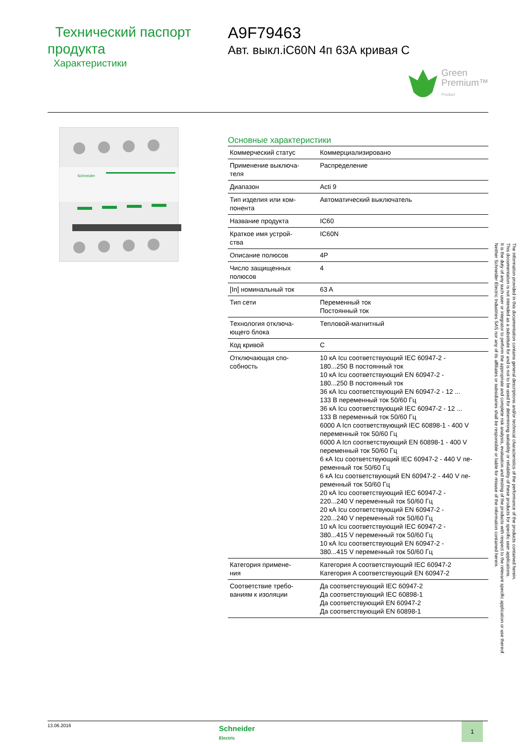Технический паспорт продукта
Характеристики
A9F79463
Авт. выкл.iC60N 4п 63А кривая С
Green
Premium™
Product
Schneider
Основные характеристики
| Коммерческий статус | Коммерциализировано |
| Применение выключа- теля | Распределение |
| Диапазон | Acti 9 |
| Тип изделия или ком- понента | Автоматический выключатель |
| Название продукта | IC60 |
| Краткое имя устрой- ства | IC60N |
| Описание полюсов | 4P |
| Число защищенных полюсов | 4 |
| [In] номинальный ток | 63 A |
| Тип сети | Переменный ток Постоянный ток |
| Технология отключа- ющего блока | Тепловой-магнитный |
| Код кривой | C |
| Отключающая спо- собность | 10 кА Icu соответствующий IEC 60947-2 - 180...250 В постоянный ток 10 кА Icu соответствующий EN 60947-2 - 180...250 В постоянный ток 36 кА Icu соответствующий EN 60947-2 - 12 ... 133 В переменный ток 50/60 Гц 36 кА Icu соответствующий IEC 60947-2 - 12 ... 133 В переменный ток 50/60 Гц 6000 A Icn соответствующий IEC 60898-1 - 400 V переменный ток 50/60 Гц 6000 A Icn соответствующий EN 60898-1 - 400 V переменный ток 50/60 Гц 6 кА Icu соответствующий IEC 60947-2 - 440 V пе- ременный ток 50/60 Гц 6 кА Icu соответствующий EN 60947-2 - 440 V пе- ременный ток 50/60 Гц 20 кА Icu соответствующий IEC 60947-2 - 220...240 V переменный ток 50/60 Гц 20 кА Icu соответствующий EN 60947-2 - 220...240 V переменный ток 50/60 Гц 10 кА Icu соответствующий IEC 60947-2 - 380...415 V переменный ток 50/60 Гц 10 кА Icu соответствующий EN 60947-2 - 380...415 V переменный ток 50/60 Гц |
| Категория примене- ния | Категория A соответствующий IEC 60947-2 Категория A соответствующий EN 60947-2 |
| Соответствие требо- ваниям к изоляции | Да соответствующий IEC 60947-2 Да соответствующий IEC 60898-1 Да соответствующий EN 60947-2 Да соответствующий EN 60898-1 |
The information provided in this documentation contains general descriptions and/or technical characteristics of the performance of the products contained herein.
This documentation is not intended as a substitute for and is not to be used for determining suitability or reliability of these products for specific user applications.
It is the duty of any such user or integrator to perform the appropriate and complete risk analysis, evaluation and testing of the products with respect to the relevant specific application or use thereof.
Neither Schneider Electric Industries SAS nor any of its affiliates or subsidiaries shall be responsible or liable for misuse of the information contained herein.
13.06.2016
Schneider
Electric
1